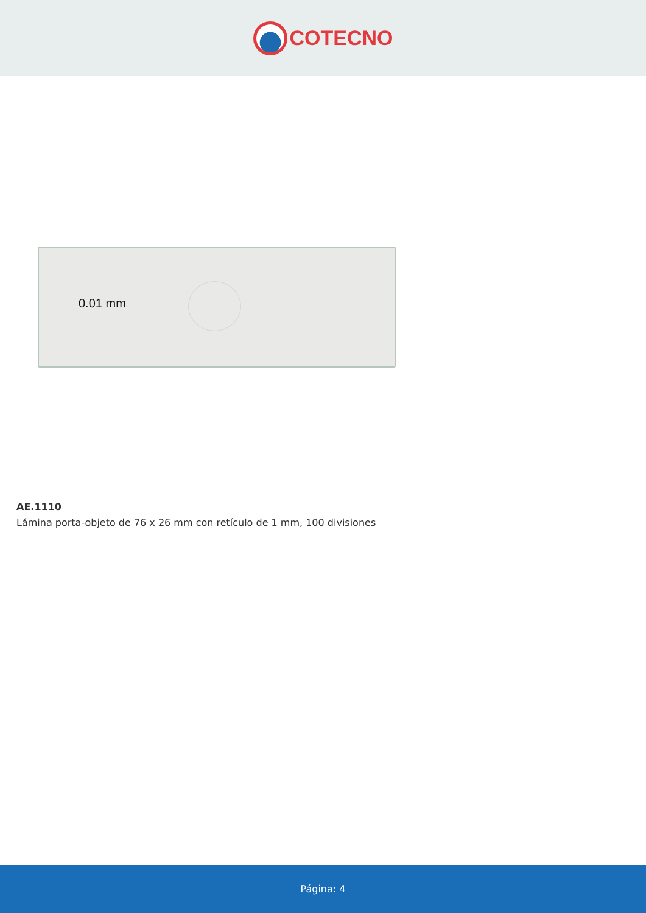COTECNO
0.01 mm
AE.1110
Lámina porta-objeto de 76 x 26 mm con retículo de 1 mm, 100 divisiones
Página: 4